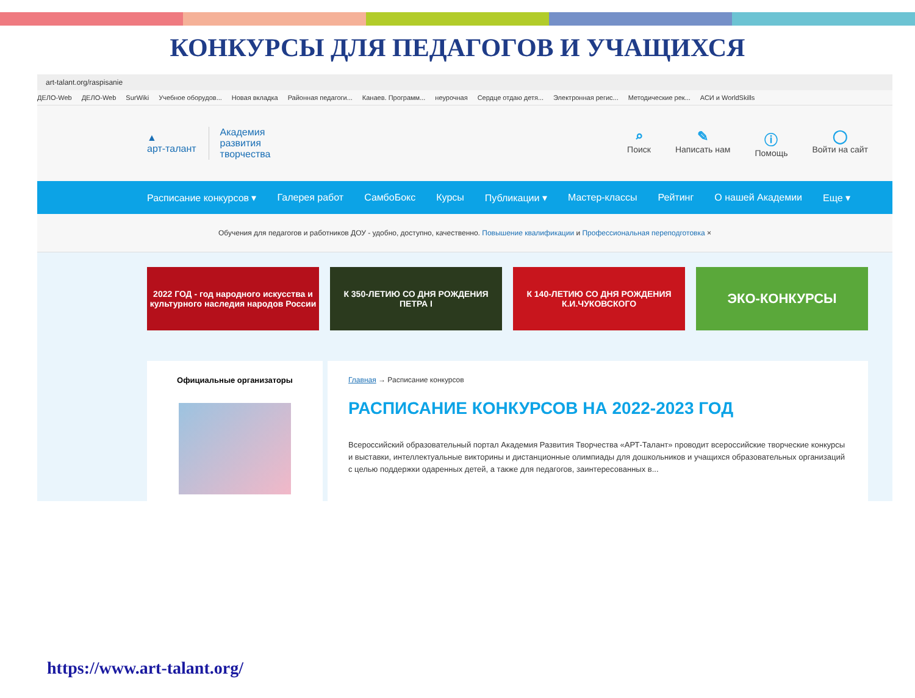КОНКУРСЫ ДЛЯ ПЕДАГОГОВ И УЧАЩИХСЯ
art-talant.org/raspisanie
ДЕЛО-Web ДЕЛО-Web SurWiki Учебное оборудов... Новая вкладка Районная педагоги... Канаев. Программ... неурочная Сердце отдаю детя... Электронная регис... Методические рек... АСИ и WorldSkills
▲
арт-талант
Академия
развития
творчества
⌕
Поиск
✎
Написать нам
ⓘ
Помощь
◯
Войти на сайт
Расписание конкурсов ▾ Галерея работ СамбоБокс Курсы Публикации ▾ Мастер-классы Рейтинг О нашей Академии Еще ▾
Обучения для педагогов и работников ДОУ - удобно, доступно, качественно. Повышение квалификации и Профессиональная переподготовка ×
2022 ГОД - год народного искусства и культурного наследия народов России
К 350-ЛЕТИЮ СО ДНЯ РОЖДЕНИЯ ПЕТРА I
К 140-ЛЕТИЮ СО ДНЯ РОЖДЕНИЯ К.И.ЧУКОВСКОГО
ЭКО-КОНКУРСЫ
Официальные организаторы Главная → Расписание конкурсов
РАСПИСАНИЕ КОНКУРСОВ НА 2022-2023 ГОД
Всероссийский образовательный портал Академия Развития Творчества «АРТ-Талант» проводит всероссийские творческие конкурсы и выставки, интеллектуальные викторины и дистанционные олимпиады для дошкольников и учащихся образовательных организаций с целью поддержки одаренных детей, а также для педагогов, заинтересованных в...
https://www.art-talant.org/